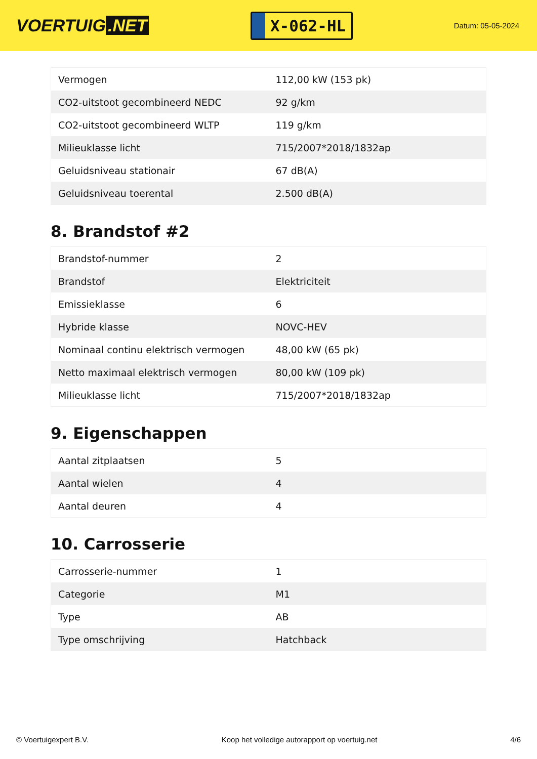VOERTUIG.NET
X-062-HL
Datum: 05-05-2024
| Vermogen | 112,00 kW (153 pk) |
| CO2-uitstoot gecombineerd NEDC | 92 g/km |
| CO2-uitstoot gecombineerd WLTP | 119 g/km |
| Milieuklasse licht | 715/2007*2018/1832ap |
| Geluidsniveau stationair | 67 dB(A) |
| Geluidsniveau toerental | 2.500 dB(A) |
8. Brandstof #2
| Brandstof-nummer | 2 |
| Brandstof | Elektriciteit |
| Emissieklasse | 6 |
| Hybride klasse | NOVC-HEV |
| Nominaal continu elektrisch vermogen | 48,00 kW (65 pk) |
| Netto maximaal elektrisch vermogen | 80,00 kW (109 pk) |
| Milieuklasse licht | 715/2007*2018/1832ap |
9. Eigenschappen
| Aantal zitplaatsen | 5 |
| Aantal wielen | 4 |
| Aantal deuren | 4 |
10. Carrosserie
| Carrosserie-nummer | 1 |
| Categorie | M1 |
| Type | AB |
| Type omschrijving | Hatchback |
© Voertuigexpert B.V. Koop het volledige autorapport op voertuig.net 4/6